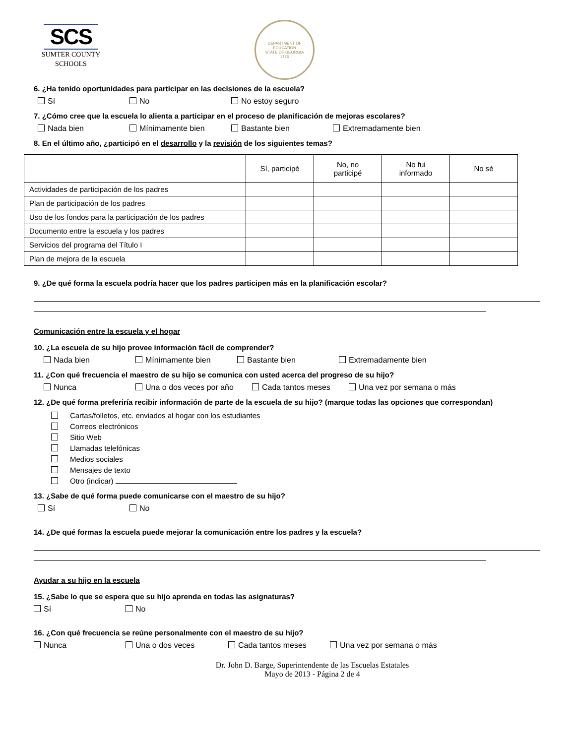SCS
SUMTER COUNTY
SCHOOLS
DEPARTMENT OF EDUCATION
STATE OF GEORGIA
1776
6. ¿Ha tenido oportunidades para participar en las decisiones de la escuela?
Sí No No estoy seguro
7. ¿Cómo cree que la escuela lo alienta a participar en el proceso de planificación de mejoras escolares?
Nada bien Mínimamente bien Bastante bien Extremadamente bien
8. En el último año, ¿participó en el desarrollo y la revisión de los siguientes temas?
| | Sí, participé | No, no participé | No fui informado | No sé |
| --- | --- | --- | --- | --- |
| Actividades de participación de los padres | | | | |
| Plan de participación de los padres | | | | |
| Uso de los fondos para la participación de los padres | | | | |
| Documento entre la escuela y los padres | | | | |
| Servicios del programa del Título I | | | | |
| Plan de mejora de la escuela | | | | |
9. ¿De qué forma la escuela podría hacer que los padres participen más en la planificación escolar?
Comunicación entre la escuela y el hogar
10. ¿La escuela de su hijo provee información fácil de comprender?
Nada bien Mínimamente bien Bastante bien Extremadamente bien
11. ¿Con qué frecuencia el maestro de su hijo se comunica con usted acerca del progreso de su hijo?
Nunca Una o dos veces por año Cada tantos meses Una vez por semana o más
12. ¿De qué forma preferiría recibir información de parte de la escuela de su hijo? (marque todas las opciones que correspondan)
Cartas/folletos, etc. enviados al hogar con los estudiantes
Correos electrónicos
Sitio Web
Llamadas telefónicas
Medios sociales
Mensajes de texto
Otro (indicar)
13. ¿Sabe de qué forma puede comunicarse con el maestro de su hijo?
Sí No
14. ¿De qué formas la escuela puede mejorar la comunicación entre los padres y la escuela?
Ayudar a su hijo en la escuela
15. ¿Sabe lo que se espera que su hijo aprenda en todas las asignaturas?
Sí No
16. ¿Con qué frecuencia se reúne personalmente con el maestro de su hijo?
Nunca Una o dos veces Cada tantos meses Una vez por semana o más
Dr. John D. Barge, Superintendente de las Escuelas Estatales
Mayo de 2013 - Página 2 de 4